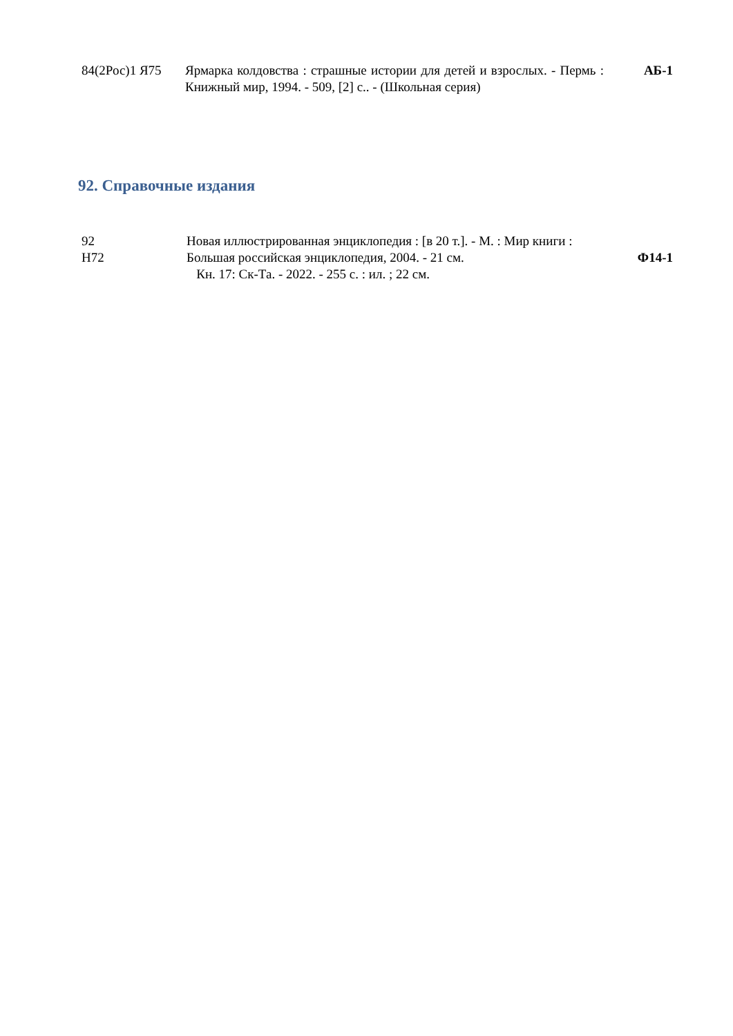| 84(2Рос)1 Я75 | Ярмарка колдовства : страшные истории для детей и взрослых. - Пермь : Книжный мир, 1994. - 509, [2] с.. - (Школьная серия) | АБ-1 |
92. Справочные издания
| 92 Н72 | Новая иллюстрированная энциклопедия : [в 20 т.]. - М. : Мир книги : Большая российская энциклопедия, 2004. - 21 см. Кн. 17: Ск-Та. - 2022. - 255 с. : ил. ; 22 см. | Ф14-1 |